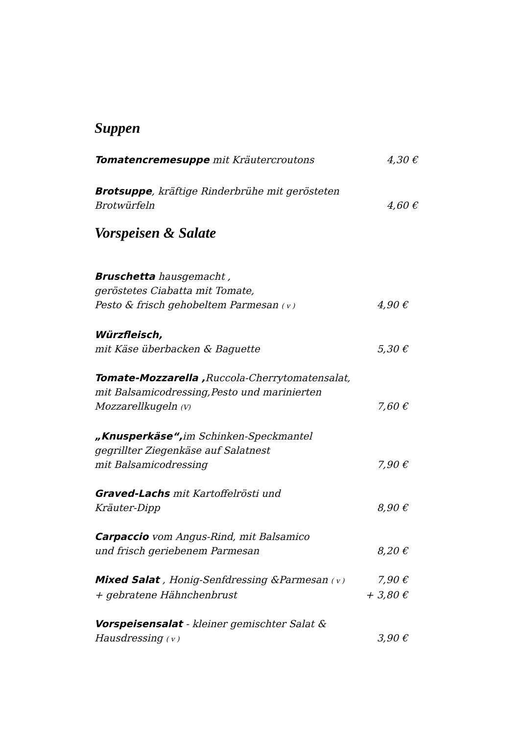Suppen
Tomatencremesuppe mit Kräutercroutons 4,30 €
Brotsuppe, kräftige Rinderbrühe mit gerösteten
Brotwürfeln 4,60 €
Vorspeisen & Salate
Bruschetta hausgemacht ,
geröstetes Ciabatta mit Tomate,
Pesto & frisch gehobeltem Parmesan ( v ) 4,90 €
Würzfleisch,
mit Käse überbacken & Baguette 5,30 €
Tomate-Mozzarella , Ruccola-Cherrytomatensalat,
mit Balsamicodressing,Pesto und marinierten
Mozzarellkugeln (V) 7,60 €
„Knusperkäse“, im Schinken-Speckmantel
gegrillter Ziegenkäse auf Salatnest
mit Balsamicodressing 7,90 €
Graved-Lachs mit Kartoffelrösti und
Kräuter-Dipp 8,90 €
Carpaccio vom Angus-Rind, mit Balsamico
und frisch geriebenem Parmesan 8,20 €
Mixed Salat , Honig-Senfdressing &Parmesan ( v ) 7,90 €
+ gebratene Hähnchenbrust + 3,80 €
Vorspeisensalat - kleiner gemischter Salat &
Hausdressing ( v ) 3,90 €